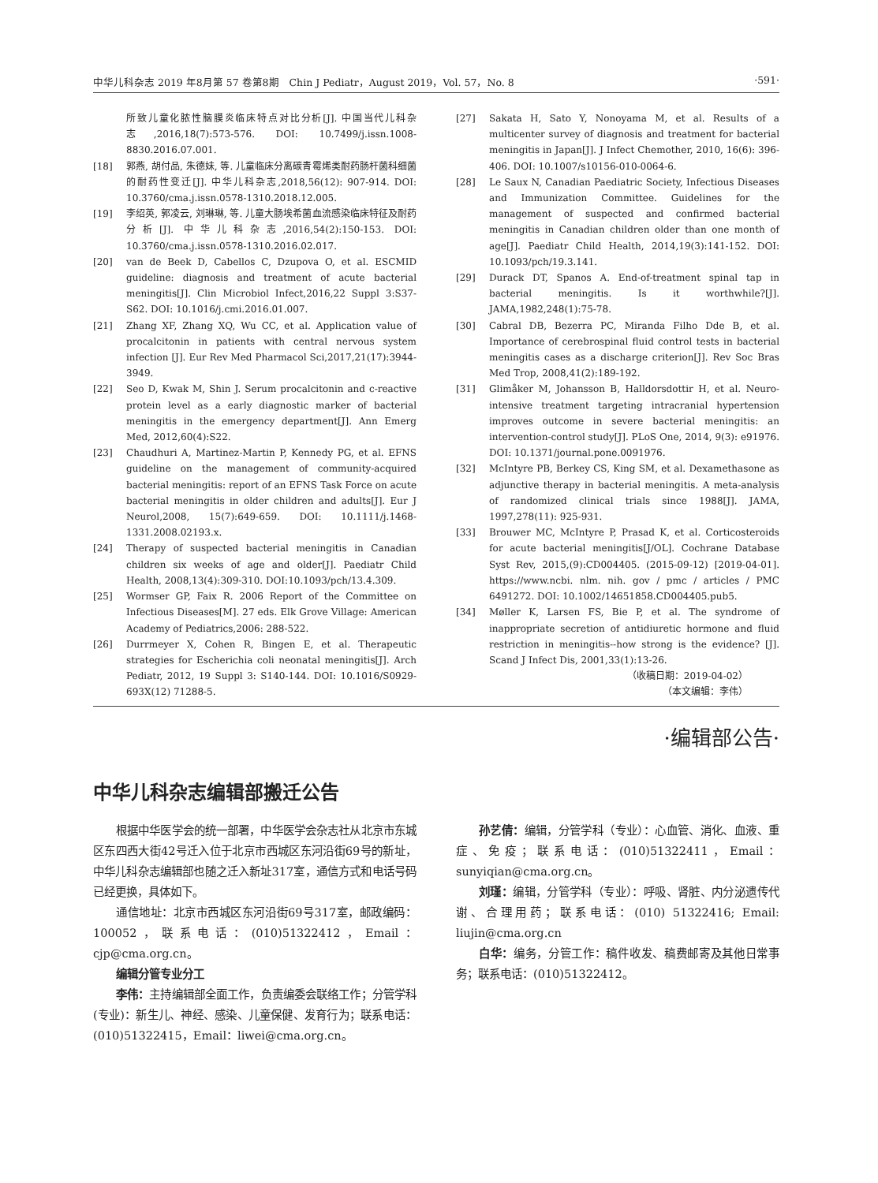中华儿科杂志 2019 年8月第 57 卷第8期　Chin J Pediatr，August 2019，Vol. 57，No. 8 ·591·
所致儿童化脓性脑膜炎临床特点对比分析[J]. 中国当代儿科杂志,2016,18(7):573-576. DOI: 10.7499/j.issn.1008-8830.2016.07.001.
[18] 郭燕, 胡付品, 朱德妹, 等. 儿童临床分离碳青霉烯类耐药肠杆菌科细菌的耐药性变迁[J]. 中华儿科杂志,2018,56(12): 907-914. DOI: 10.3760/cma.j.issn.0578-1310.2018.12.005.
[19] 李绍英, 郭凌云, 刘琳琳, 等. 儿童大肠埃希菌血流感染临床特征及耐药分析[J]. 中华儿科杂志,2016,54(2):150-153. DOI: 10.3760/cma.j.issn.0578-1310.2016.02.017.
[20] van de Beek D, Cabellos C, Dzupova O, et al. ESCMID guideline: diagnosis and treatment of acute bacterial meningitis[J]. Clin Microbiol Infect,2016,22 Suppl 3:S37-S62. DOI: 10.1016/j.cmi.2016.01.007.
[21] Zhang XF, Zhang XQ, Wu CC, et al. Application value of procalcitonin in patients with central nervous system infection [J]. Eur Rev Med Pharmacol Sci,2017,21(17):3944-3949.
[22] Seo D, Kwak M, Shin J. Serum procalcitonin and c-reactive protein level as a early diagnostic marker of bacterial meningitis in the emergency department[J]. Ann Emerg Med, 2012,60(4):S22.
[23] Chaudhuri A, Martinez-Martin P, Kennedy PG, et al. EFNS guideline on the management of community-acquired bacterial meningitis: report of an EFNS Task Force on acute bacterial meningitis in older children and adults[J]. Eur J Neurol,2008, 15(7):649-659. DOI: 10.1111/j.1468-1331.2008.02193.x.
[24] Therapy of suspected bacterial meningitis in Canadian children six weeks of age and older[J]. Paediatr Child Health, 2008,13(4):309-310. DOI:10.1093/pch/13.4.309.
[25] Wormser GP, Faix R. 2006 Report of the Committee on Infectious Diseases[M]. 27 eds. Elk Grove Village: American Academy of Pediatrics,2006: 288-522.
[26] Durrmeyer X, Cohen R, Bingen E, et al. Therapeutic strategies for Escherichia coli neonatal meningitis[J]. Arch Pediatr, 2012, 19 Suppl 3: S140-144. DOI: 10.1016/S0929-693X(12) 71288-5.
[27] Sakata H, Sato Y, Nonoyama M, et al. Results of a multicenter survey of diagnosis and treatment for bacterial meningitis in Japan[J]. J Infect Chemother, 2010, 16(6): 396-406. DOI: 10.1007/s10156-010-0064-6.
[28] Le Saux N, Canadian Paediatric Society, Infectious Diseases and Immunization Committee. Guidelines for the management of suspected and confirmed bacterial meningitis in Canadian children older than one month of age[J]. Paediatr Child Health, 2014,19(3):141-152. DOI: 10.1093/pch/19.3.141.
[29] Durack DT, Spanos A. End-of-treatment spinal tap in bacterial meningitis. Is it worthwhile?[J]. JAMA,1982,248(1):75-78.
[30] Cabral DB, Bezerra PC, Miranda Filho Dde B, et al. Importance of cerebrospinal fluid control tests in bacterial meningitis cases as a discharge criterion[J]. Rev Soc Bras Med Trop, 2008,41(2):189-192.
[31] Glimåker M, Johansson B, Halldorsdottir H, et al. Neuro-intensive treatment targeting intracranial hypertension improves outcome in severe bacterial meningitis: an intervention-control study[J]. PLoS One, 2014, 9(3): e91976. DOI: 10.1371/journal.pone.0091976.
[32] McIntyre PB, Berkey CS, King SM, et al. Dexamethasone as adjunctive therapy in bacterial meningitis. A meta-analysis of randomized clinical trials since 1988[J]. JAMA, 1997,278(11): 925-931.
[33] Brouwer MC, McIntyre P, Prasad K, et al. Corticosteroids for acute bacterial meningitis[J/OL]. Cochrane Database Syst Rev, 2015,(9):CD004405. (2015-09-12) [2019-04-01]. https://www.ncbi. nlm. nih. gov / pmc / articles / PMC 6491272. DOI: 10.1002/14651858.CD004405.pub5.
[34] Møller K, Larsen FS, Bie P, et al. The syndrome of inappropriate secretion of antidiuretic hormone and fluid restriction in meningitis--how strong is the evidence? [J]. Scand J Infect Dis, 2001,33(1):13-26.
（收稿日期：2019-04-02）
（本文编辑：李伟）
·编辑部公告·
中华儿科杂志编辑部搬迁公告
根据中华医学会的统一部署，中华医学会杂志社从北京市东城区东四西大街42号迁入位于北京市西城区东河沿街69号的新址，中华儿科杂志编辑部也随之迁入新址317室，通信方式和电话号码已经更换，具体如下。
通信地址：北京市西城区东河沿街69号317室，邮政编码：100052，联系电话：(010)51322412，Email：cjp@cma.org.cn。
编辑分管专业分工
李伟：主持编辑部全面工作，负责编委会联络工作；分管学科(专业)：新生儿、神经、感染、儿童保健、发育行为；联系电话：(010)51322415，Email：liwei@cma.org.cn。
孙艺倩：编辑，分管学科（专业）：心血管、消化、血液、重症、免疫；联系电话：(010)51322411，Email：sunyiqian@cma.org.cn。
刘瑾：编辑，分管学科（专业）：呼吸、肾脏、内分泌遗传代谢、合理用药；联系电话：(010) 51322416; Email: liujin@cma.org.cn
白华：编务，分管工作：稿件收发、稿费邮寄及其他日常事务；联系电话：(010)51322412。